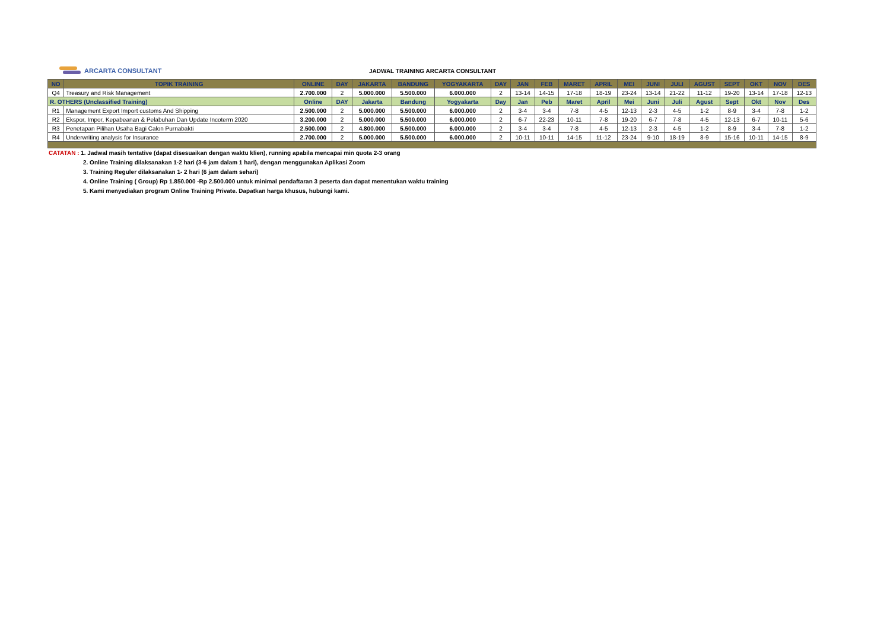ARCARTA CONSULTANT
JADWAL TRAINING ARCARTA CONSULTANT
| NO | TOPIK TRAINING | ONLINE | DAY | JAKARTA | BANDUNG | YOGYAKARTA | DAY | JAN | FEB | MARET | APRIL | MEI | JUNI | JULI | AGUST | SEPT | OKT | NOV | DES |
| --- | --- | --- | --- | --- | --- | --- | --- | --- | --- | --- | --- | --- | --- | --- | --- | --- | --- | --- | --- |
| Q4 | Treasury and Risk Management | 2.700.000 | 2 | 5.000.000 | 5.500.000 | 6.000.000 | 2 | 13-14 | 14-15 | 17-18 | 18-19 | 23-24 | 13-14 | 21-22 | 11-12 | 19-20 | 13-14 | 17-18 | 12-13 |
| R. OTHERS (Unclassified Training) | | Online | DAY | Jakarta | Bandung | Yogyakarta | Day | Jan | Peb | Maret | April | Mei | Juni | Juli | Agust | Sept | Okt | Nov | Des |
| R1 | Management Export Import customs And Shipping | 2.500.000 | 2 | 5.000.000 | 5.500.000 | 6.000.000 | 2 | 3-4 | 3-4 | 7-8 | 4-5 | 12-13 | 2-3 | 4-5 | 1-2 | 8-9 | 3-4 | 7-8 | 1-2 |
| R2 | Ekspor, Impor, Kepabeanan & Pelabuhan Dan Update Incoterm 2020 | 3.200.000 | 2 | 5.000.000 | 5.500.000 | 6.000.000 | 2 | 6-7 | 22-23 | 10-11 | 7-8 | 19-20 | 6-7 | 7-8 | 4-5 | 12-13 | 6-7 | 10-11 | 5-6 |
| R3 | Penetapan Pilihan Usaha Bagi Calon Purnabakti | 2.500.000 | 2 | 4.800.000 | 5.500.000 | 6.000.000 | 2 | 3-4 | 3-4 | 7-8 | 4-5 | 12-13 | 2-3 | 4-5 | 1-2 | 8-9 | 3-4 | 7-8 | 1-2 |
| R4 | Underwriting analysis for Insurance | 2.700.000 | 2 | 5.000.000 | 5.500.000 | 6.000.000 | 2 | 10-11 | 10-11 | 14-15 | 11-12 | 23-24 | 9-10 | 18-19 | 8-9 | 15-16 | 10-11 | 14-15 | 8-9 |
CATATAN : 1. Jadwal masih tentative (dapat disesuaikan dengan waktu klien), running apabila mencapai min quota 2-3 orang
2. Online Training dilaksanakan 1-2 hari (3-6 jam dalam 1 hari), dengan menggunakan Aplikasi Zoom
3. Training Reguler dilaksanakan 1- 2 hari (6 jam dalam sehari)
4. Online Training ( Group) Rp 1.850.000 -Rp 2.500.000 untuk minimal pendaftaran 3 peserta dan dapat menentukan waktu training
5. Kami menyediakan program Online Training Private. Dapatkan harga khusus, hubungi kami.